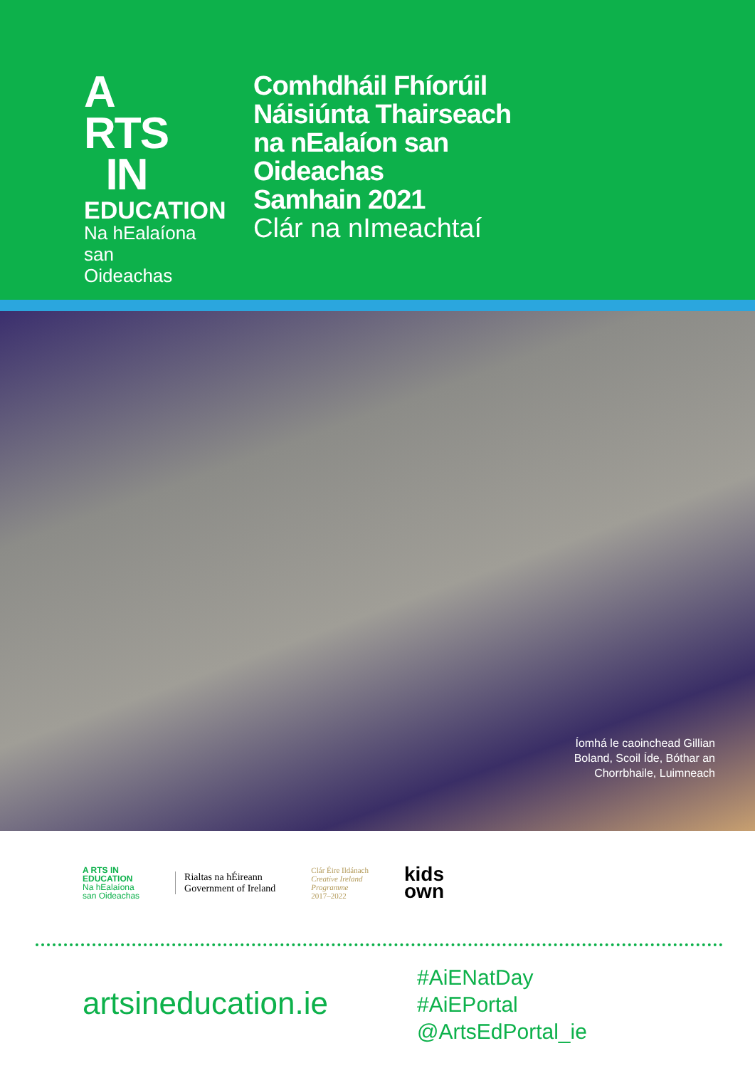A RTS
IN
EDUCATION
Na hEalaíona
san Oideachas
Comhdháil Fhíorúil
Náisiúnta Thairseach
na nEalaíon san
Oideachas
Samhain 2021
Clár na nImeachtaí
Íomhá le caoinchead Gillian
Boland, Scoil Íde, Bóthar an
Chorrbhaile, Luimneach
A RTS IN
EDUCATION
Na hEalaíona
san Oideachas
Rialtas na hÉireann
Government of Ireland
Clár Éire Ildánach
Creative Ireland
Programme
2017–2022
kids
own
artsineducation.ie
#AiENatDay
#AiEPortal
@ArtsEdPortal_ie